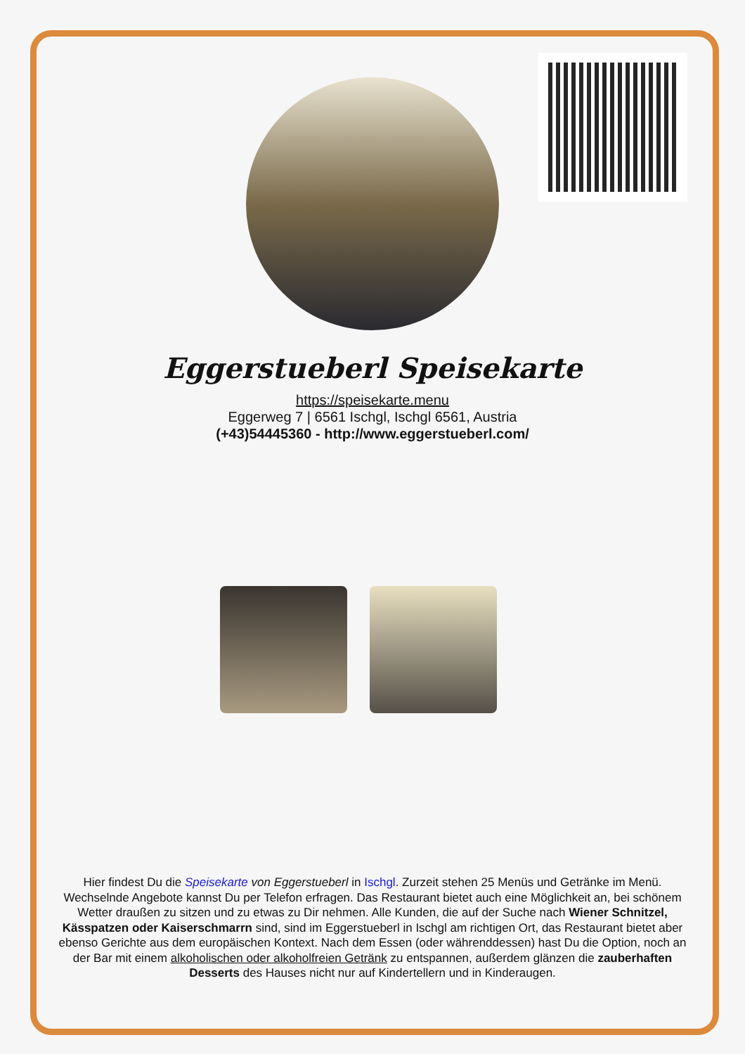Eggerstueberl Speisekarte
https://speisekarte.menu
Eggerweg 7 | 6561 Ischgl, Ischgl 6561, Austria
(+43)54445360 - http://www.eggerstueberl.com/
Hier findest Du die Speisekarte von Eggerstueberl in Ischgl. Zurzeit stehen 25 Menüs und Getränke im Menü. Wechselnde Angebote kannst Du per Telefon erfragen. Das Restaurant bietet auch eine Möglichkeit an, bei schönem Wetter draußen zu sitzen und zu etwas zu Dir nehmen. Alle Kunden, die auf der Suche nach Wiener Schnitzel, Kässpatzen oder Kaiserschmarrn sind, sind im Eggerstueberl in Ischgl am richtigen Ort, das Restaurant bietet aber ebenso Gerichte aus dem europäischen Kontext. Nach dem Essen (oder währenddessen) hast Du die Option, noch an der Bar mit einem alkoholischen oder alkoholfreien Getränk zu entspannen, außerdem glänzen die zauberhaften Desserts des Hauses nicht nur auf Kindertellern und in Kinderaugen.